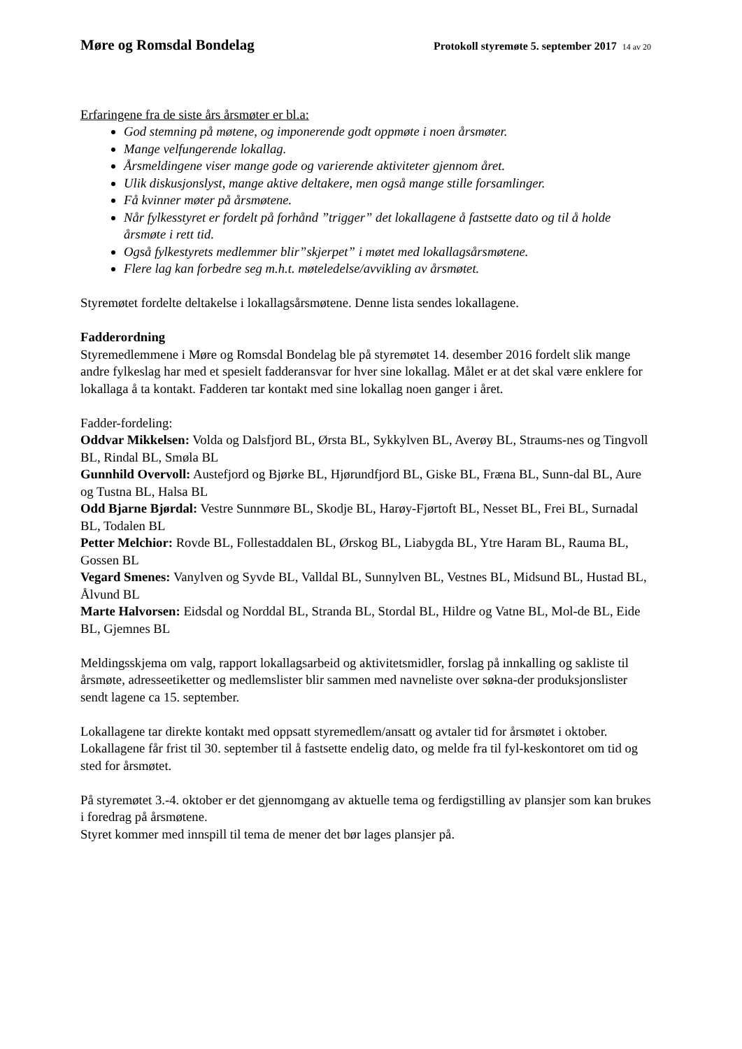Møre og Romsdal Bondelag
Protokoll styremøte 5. september 2017 14 av 20
Erfaringene fra de siste års årsmøter er bl.a:
God stemning på møtene, og imponerende godt oppmøte i noen årsmøter.
Mange velfungerende lokallag.
Årsmeldingene viser mange gode og varierende aktiviteter gjennom året.
Ulik diskusjonslyst, mange aktive deltakere, men også mange stille forsamlinger.
Få kvinner møter på årsmøtene.
Når fylkesstyret er fordelt på forhånd ”trigger” det lokallagene å fastsette dato og til å holde årsmøte i rett tid.
Også fylkestyrets medlemmer blir”skjerpet” i møtet med lokallagsårsmøtene.
Flere lag kan forbedre seg m.h.t. møteledelse/avvikling av årsmøtet.
Styremøtet fordelte deltakelse i lokallagsårsmøtene. Denne lista sendes lokallagene.
Fadderordning
Styremedlemmene i Møre og Romsdal Bondelag ble på styremøtet 14. desember 2016 fordelt slik mange andre fylkeslag har med et spesielt fadderansvar for hver sine lokallag. Målet er at det skal være enklere for lokallaga å ta kontakt. Fadderen tar kontakt med sine lokallag noen ganger i året.
Fadder-fordeling:
Oddvar Mikkelsen: Volda og Dalsfjord BL, Ørsta BL, Sykkylven BL, Averøy BL, Straums-nes og Tingvoll BL, Rindal BL, Smøla BL
Gunnhild Overvoll: Austefjord og Bjørke BL, Hjørundfjord BL, Giske BL, Fræna BL, Sunn-dal BL, Aure og Tustna BL, Halsa BL
Odd Bjarne Bjørdal: Vestre Sunnmøre BL, Skodje BL, Harøy-Fjørtoft BL, Nesset BL, Frei BL, Surnadal BL, Todalen BL
Petter Melchior: Rovde BL, Follestaddalen BL, Ørskog BL, Liabygda BL, Ytre Haram BL, Rauma BL, Gossen BL
Vegard Smenes: Vanylven og Syvde BL, Valldal BL, Sunnylven BL, Vestnes BL, Midsund BL, Hustad BL, Ålvund BL
Marte Halvorsen: Eidsdal og Norddal BL, Stranda BL, Stordal BL, Hildre og Vatne BL, Mol-de BL, Eide BL, Gjemnes BL
Meldingsskjema om valg, rapport lokallagsarbeid og aktivitetsmidler, forslag på innkalling og sakliste til årsmøte, adresseetiketter og medlemslister blir sammen med navneliste over søkna-der produksjonslister sendt lagene ca 15. september.
Lokallagene tar direkte kontakt med oppsatt styremedlem/ansatt og avtaler tid for årsmøtet i oktober. Lokallagene får frist til 30. september til å fastsette endelig dato, og melde fra til fyl-keskontoret om tid og sted for årsmøtet.
På styremøtet 3.-4. oktober er det gjennomgang av aktuelle tema og ferdigstilling av plansjer som kan brukes i foredrag på årsmøtene.
Styret kommer med innspill til tema de mener det bør lages plansjer på.